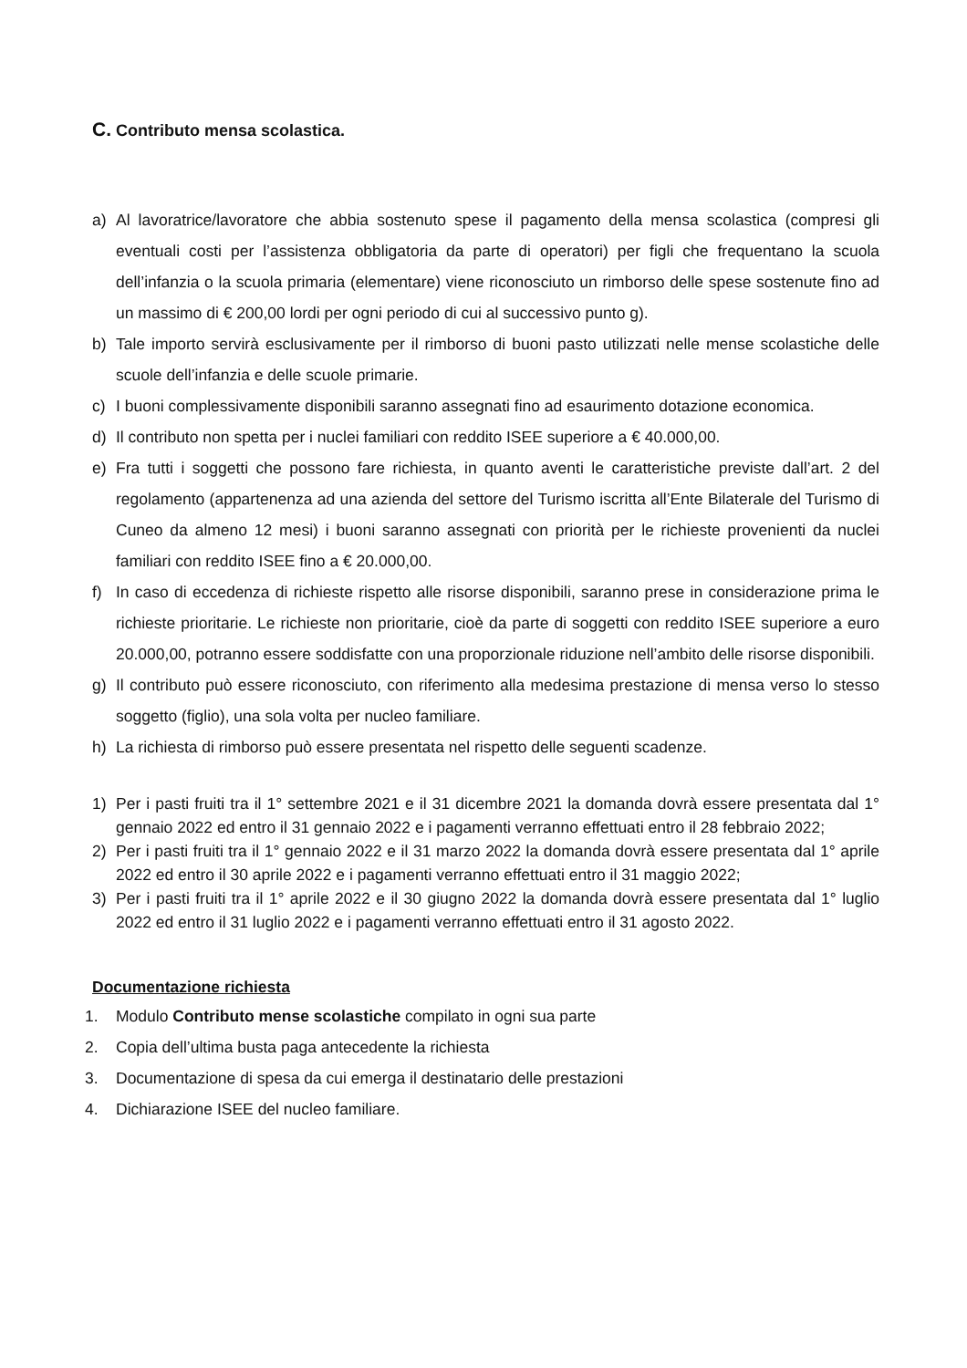C. Contributo mensa scolastica.
a) Al lavoratrice/lavoratore che abbia sostenuto spese il pagamento della mensa scolastica (compresi gli eventuali costi per l’assistenza obbligatoria da parte di operatori) per figli che frequentano la scuola dell’infanzia o la scuola primaria (elementare) viene riconosciuto un rimborso delle spese sostenute fino ad un massimo di € 200,00 lordi per ogni periodo di cui al successivo punto g).
b) Tale importo servirà esclusivamente per il rimborso di buoni pasto utilizzati nelle mense scolastiche delle scuole dell’infanzia e delle scuole primarie.
c) I buoni complessivamente disponibili saranno assegnati fino ad esaurimento dotazione economica.
d) Il contributo non spetta per i nuclei familiari con reddito ISEE superiore a € 40.000,00.
e) Fra tutti i soggetti che possono fare richiesta, in quanto aventi le caratteristiche previste dall’art. 2 del regolamento (appartenenza ad una azienda del settore del Turismo iscritta all’Ente Bilaterale del Turismo di Cuneo da almeno 12 mesi) i buoni saranno assegnati con priorità per le richieste provenienti da nuclei familiari con reddito ISEE fino a € 20.000,00.
f) In caso di eccedenza di richieste rispetto alle risorse disponibili, saranno prese in considerazione prima le richieste prioritarie. Le richieste non prioritarie, cioè da parte di soggetti con reddito ISEE superiore a euro 20.000,00, potranno essere soddisfatte con una proporzionale riduzione nell’ambito delle risorse disponibili.
g) Il contributo può essere riconosciuto, con riferimento alla medesima prestazione di mensa verso lo stesso soggetto (figlio), una sola volta per nucleo familiare.
h) La richiesta di rimborso può essere presentata nel rispetto delle seguenti scadenze.
1) Per i pasti fruiti tra il 1° settembre 2021 e il 31 dicembre 2021 la domanda dovrà essere presentata dal 1° gennaio 2022 ed entro il 31 gennaio 2022 e i pagamenti verranno effettuati entro il 28 febbraio 2022;
2) Per i pasti fruiti tra il 1° gennaio 2022 e il 31 marzo 2022 la domanda dovrà essere presentata dal 1° aprile 2022 ed entro il 30 aprile 2022 e i pagamenti verranno effettuati entro il 31 maggio 2022;
3) Per i pasti fruiti tra il 1° aprile 2022 e il 30 giugno 2022 la domanda dovrà essere presentata dal 1° luglio 2022 ed entro il 31 luglio 2022 e i pagamenti verranno effettuati entro il 31 agosto 2022.
Documentazione richiesta
1. Modulo Contributo mense scolastiche compilato in ogni sua parte
2. Copia dell’ultima busta paga antecedente la richiesta
3. Documentazione di spesa da cui emerga il destinatario delle prestazioni
4. Dichiarazione ISEE del nucleo familiare.